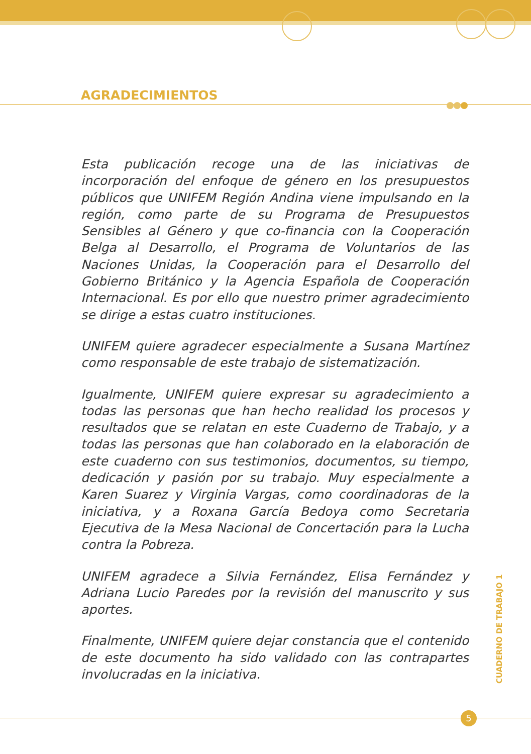AGRADECIMIENTOS
Esta publicación recoge una de las iniciativas de incorporación del enfoque de género en los presupuestos públicos que UNIFEM Región Andina viene impulsando en la región, como parte de su Programa de Presupuestos Sensibles al Género y que co-financia con la Cooperación Belga al Desarrollo, el Programa de Voluntarios de las Naciones Unidas, la Cooperación para el Desarrollo del Gobierno Británico y la Agencia Española de Cooperación Internacional. Es por ello que nuestro primer agradecimiento se dirige a estas cuatro instituciones.
UNIFEM quiere agradecer especialmente a Susana Martínez como responsable de este trabajo de sistematización.
Igualmente, UNIFEM quiere expresar su agradecimiento a todas las personas que han hecho realidad los procesos y resultados que se relatan en este Cuaderno de Trabajo, y a todas las personas que han colaborado en la elaboración de este cuaderno con sus testimonios, documentos, su tiempo, dedicación y pasión por su trabajo. Muy especialmente a Karen Suarez y Virginia Vargas, como coordinadoras de la iniciativa, y a Roxana García Bedoya como Secretaria Ejecutiva de la Mesa Nacional de Concertación para la Lucha contra la Pobreza.
UNIFEM agradece a Silvia Fernández, Elisa Fernández y Adriana Lucio Paredes por la revisión del manuscrito y sus aportes.
Finalmente, UNIFEM quiere dejar constancia que el contenido de este documento ha sido validado con las contrapartes involucradas en la iniciativa.
CUADERNO DE TRABAJO 1
5